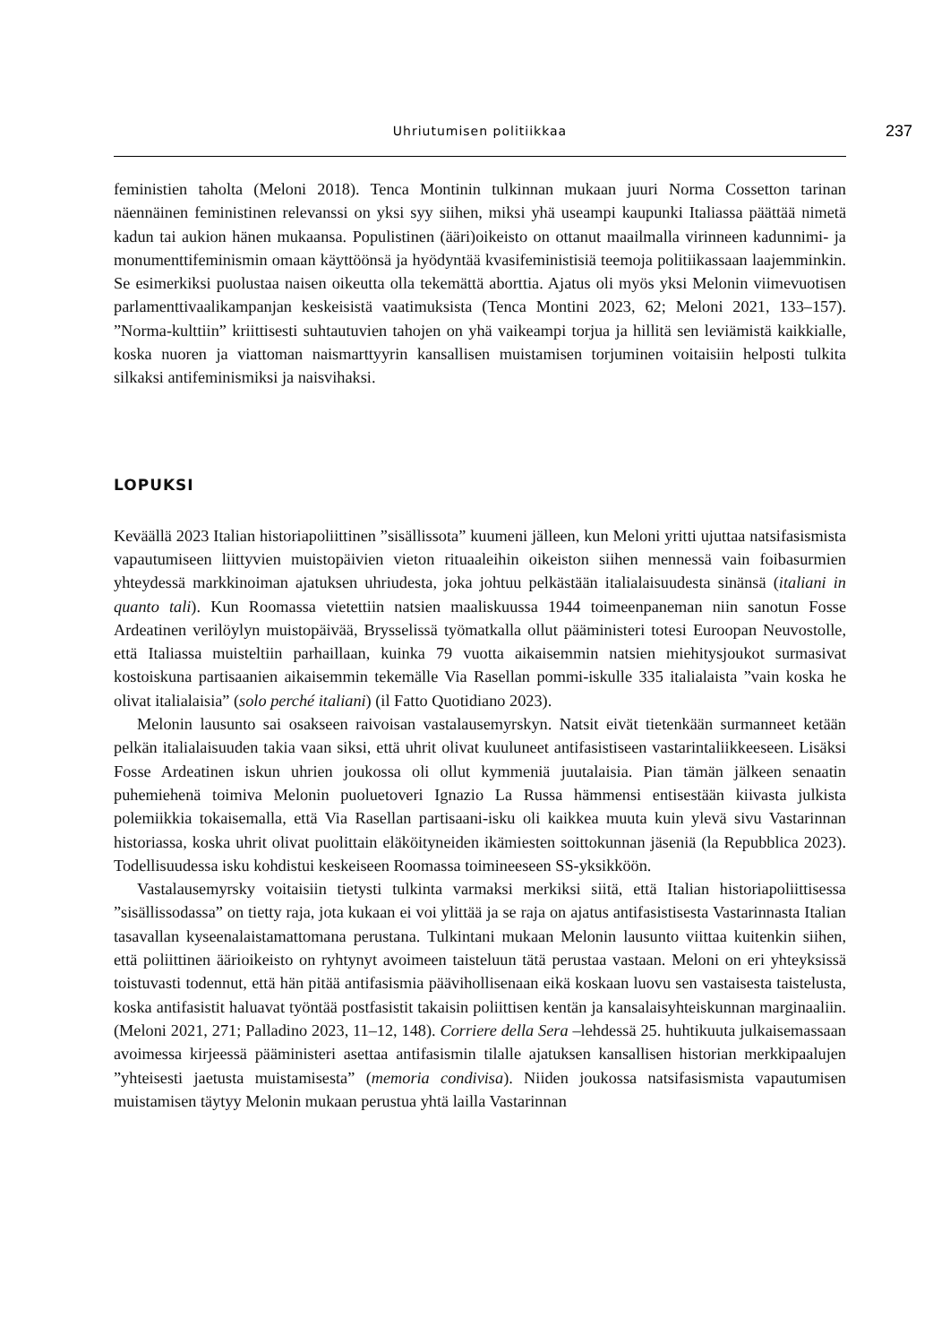Uhriutumisen politiikkaa
237
feministien taholta (Meloni 2018). Tenca Montinin tulkinnan mukaan juuri Norma Cossetton tarinan näennäinen feministinen relevanssi on yksi syy siihen, miksi yhä useampi kaupunki Italiassa päättää nimetä kadun tai aukion hänen mukaansa. Populistinen (äärі)oikeisto on ottanut maailmalla virinneen kadunnimi- ja monumenttifeminismin omaan käyttöönsä ja hyödyntää kvasifeministisiä teemoja politiikassaan laajemminkin. Se esimerkiksi puolustaa naisen oikeutta olla tekemättä aborttia. Ajatus oli myös yksi Melonin viimevuotisen parlamenttivaalikampanjan keskeisistä vaatimuksista (Tenca Montini 2023, 62; Meloni 2021, 133–157). ”Norma-kulttiin” kriittisesti suhtautuvien tahojen on yhä vaikeampi torjua ja hillitä sen leviämistä kaikkialle, koska nuoren ja viattoman naismarttyyrin kansallisen muistamisen torjuminen voitaisiin helposti tulkita silkaksi antifeminismiksi ja naisvihaksi.
LOPUKSI
Keväällä 2023 Italian historiapoliittinen ”sisällissota” kuumeni jälleen, kun Meloni yritti ujuttaa natsifasismista vapautumiseen liittyvien muistopäivien vieton rituaaleihin oikeiston siihen mennessä vain foibasurmien yhteydessä markkinoiman ajatuksen uhriudesta, joka johtuu pelkästään italialaisuudesta sinänsä (italiani in quanto tali). Kun Roomassa vietettiin natsien maaliskuussa 1944 toimeenpaneman niin sanotun Fosse Ardeatinen verilöylyn muistopäivää, Brysselissä työmatkalla ollut pääministeri totesi Euroopan Neuvostolle, että Italiassa muisteltiin parhaillaan, kuinka 79 vuotta aikaisemmin natsien miehitysjoukot surmasivat kostoiskuna partisaanien aikaisemmin tekemälle Via Rasellan pommi-iskulle 335 italialaista ”vain koska he olivat italialaisia” (solo perché italiani) (il Fatto Quotidiano 2023).
Melonin lausunto sai osakseen raivoisan vastalausemyrskyn. Natsit eivät tietenkään surmanneet ketään pelkän italialaisuuden takia vaan siksi, että uhrit olivat kuuluneet antifasistiseen vastarintaliikkeeseen. Lisäksi Fosse Ardeatinen iskun uhrien joukossa oli ollut kymmeniä juutalaisia. Pian tämän jälkeen senaatin puhemiehenä toimiva Melonin puoluetoveri Ignazio La Russa hämmensi entisestään kiivasta julkista polemiikkia tokaisemalla, että Via Rasellan partisaani-isku oli kaikkea muuta kuin ylevä sivu Vastarinnan historiassa, koska uhrit olivat puolittain eläköityneiden ikämiesten soittokunnan jäseniä (la Repubblica 2023). Todellisuudessa isku kohdistui keskeiseen Roomassa toimineeseen SS-yksikköön.
Vastalausemyrsky voitaisiin tietysti tulkinta varmaksi merkiksi siitä, että Italian historiapoliittisessa ”sisällissodassa” on tietty raja, jota kukaan ei voi ylittää ja se raja on ajatus antifasistisesta Vastarinnasta Italian tasavallan kyseenalaistamattomana perustana. Tulkintani mukaan Melonin lausunto viittaa kuitenkin siihen, että poliittinen äärioikeisto on ryhtynyt avoimeen taisteluun tätä perustaa vastaan. Meloni on eri yhteyksissä toistuvasti todennut, että hän pitää antifasismia päävihollisenaan eikä koskaan luovu sen vastaisesta taistelusta, koska antifasistit haluavat työntää postfasistit takaisin poliittisen kentän ja kansalaisyhteiskunnan marginaaliin. (Meloni 2021, 271; Palladino 2023, 11–12, 148). Corriere della Sera –lehdessä 25. huhtikuuta julkaisemassaan avoimessa kirjeessä pääministeri asettaa antifasismin tilalle ajatuksen kansallisen historian merkkipaalujen ”yhteisesti jaetusta muistamisesta” (memoria condivisa). Niiden joukossa natsifasismista vapautumisen muistamisen täytyy Melonin mukaan perustua yhtä lailla Vastarinnan